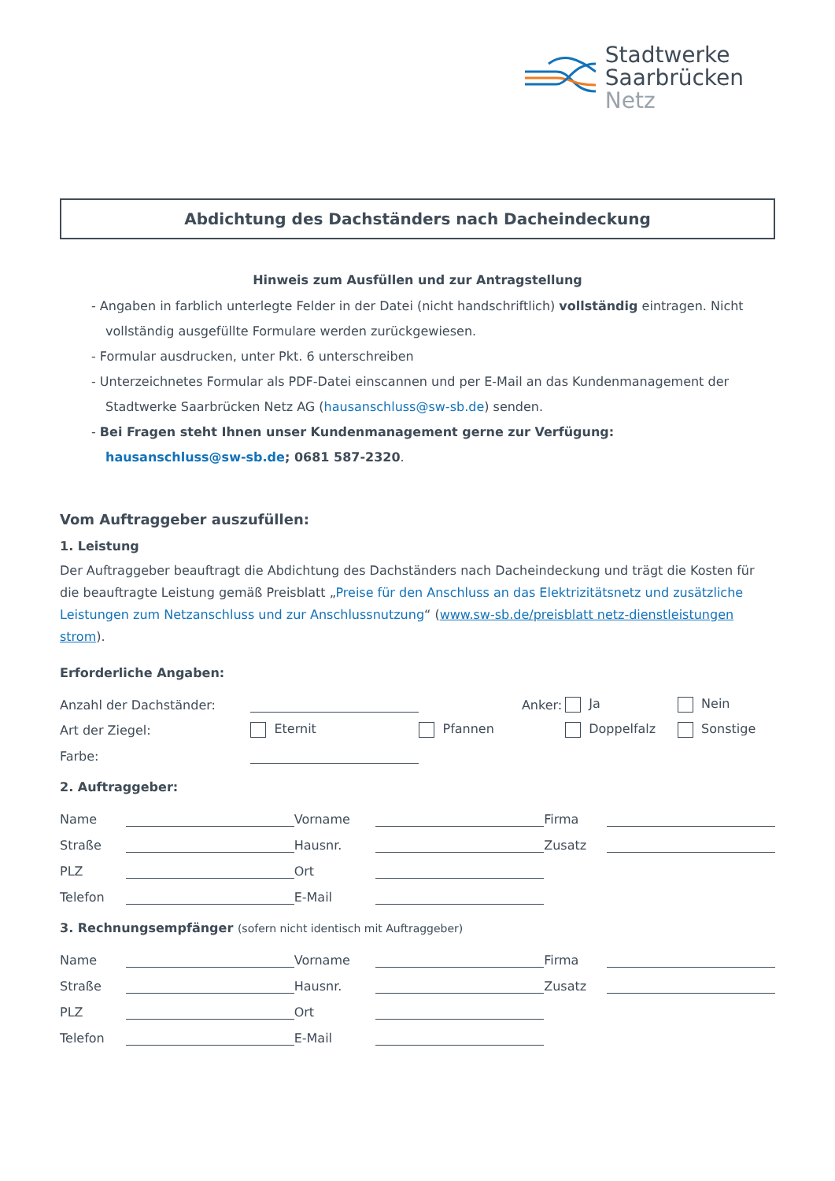Stadtwerke
Saarbrücken
Netz
Abdichtung des Dachständers nach Dacheindeckung
Hinweis zum Ausfüllen und zur Antragstellung
- Angaben in farblich unterlegte Felder in der Datei (nicht handschriftlich) vollständig eintragen. Nicht vollständig ausgefüllte Formulare werden zurückgewiesen.
- Formular ausdrucken, unter Pkt. 6 unterschreiben
- Unterzeichnetes Formular als PDF-Datei einscannen und per E-Mail an das Kundenmanagement der Stadtwerke Saarbrücken Netz AG (hausanschluss@sw-sb.de) senden.
- Bei Fragen steht Ihnen unser Kundenmanagement gerne zur Verfügung:
hausanschluss@sw-sb.de; 0681 587-2320.
Vom Auftraggeber auszufüllen:
1. Leistung
Der Auftraggeber beauftragt die Abdichtung des Dachständers nach Dacheindeckung und trägt die Kosten für die beauftragte Leistung gemäß Preisblatt „Preise für den Anschluss an das Elektrizitätsnetz und zusätzliche Leistungen zum Netzanschluss und zur Anschlussnutzung“ (www.sw-sb.de/preisblatt netz-dienstleistungen strom).
Erforderliche Angaben:
| Anzahl der Dachständer: | | | Anker: | Ja | Nein |
| Art der Ziegel: | Eternit | Pfannen | | Doppelfalz | Sonstige |
| Farbe: | | | | | |
2. Auftraggeber:
| Name | | Vorname | | Firma | |
| Straße | | Hausnr. | | Zusatz | |
| PLZ | | Ort | | | |
| Telefon | | E-Mail | | | |
3. Rechnungsempfänger (sofern nicht identisch mit Auftraggeber)
| Name | | Vorname | | Firma | |
| Straße | | Hausnr. | | Zusatz | |
| PLZ | | Ort | | | |
| Telefon | | E-Mail | | | |